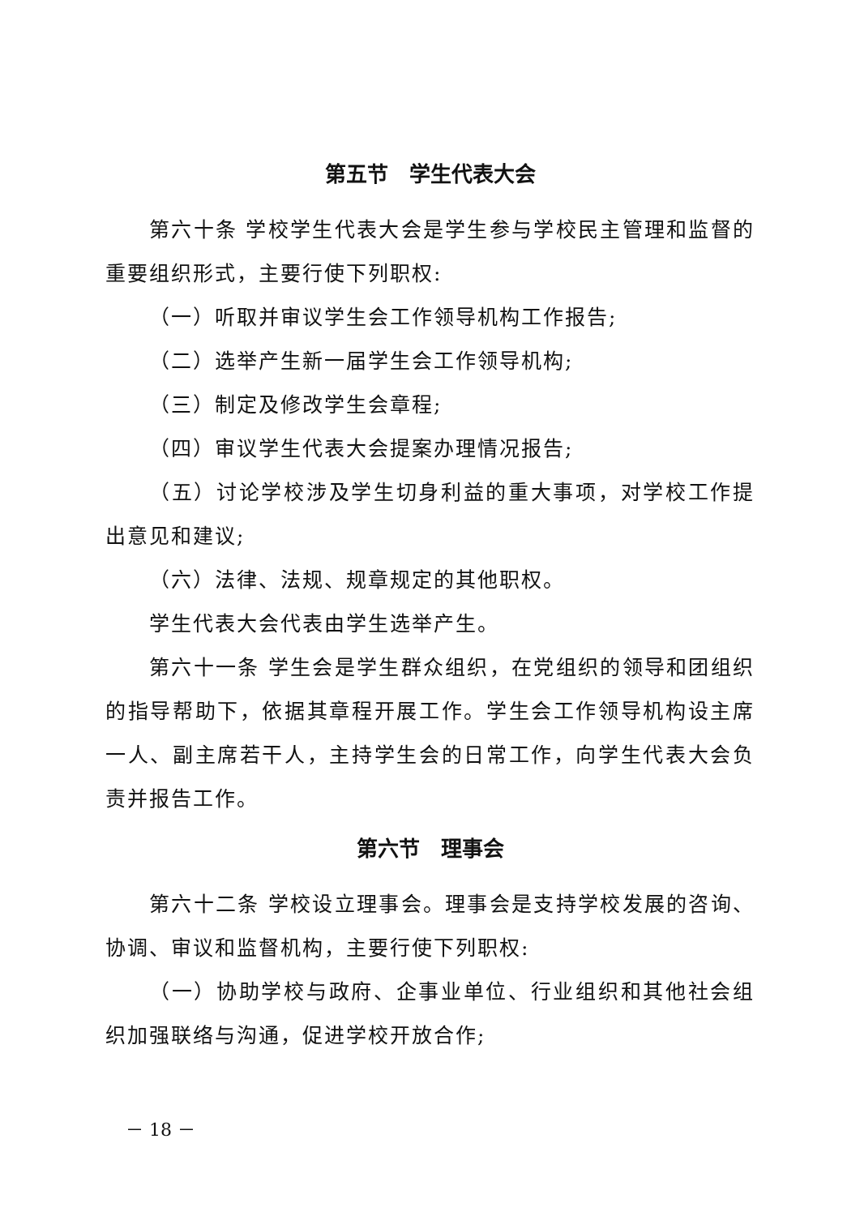第五节　学生代表大会
第六十条 学校学生代表大会是学生参与学校民主管理和监督的重要组织形式，主要行使下列职权:
（一）听取并审议学生会工作领导机构工作报告;
（二）选举产生新一届学生会工作领导机构;
（三）制定及修改学生会章程;
（四）审议学生代表大会提案办理情况报告;
（五）讨论学校涉及学生切身利益的重大事项，对学校工作提出意见和建议;
（六）法律、法规、规章规定的其他职权。
学生代表大会代表由学生选举产生。
第六十一条 学生会是学生群众组织，在党组织的领导和团组织的指导帮助下，依据其章程开展工作。学生会工作领导机构设主席一人、副主席若干人，主持学生会的日常工作，向学生代表大会负责并报告工作。
第六节　理事会
第六十二条 学校设立理事会。理事会是支持学校发展的咨询、协调、审议和监督机构，主要行使下列职权:
（一）协助学校与政府、企事业单位、行业组织和其他社会组织加强联络与沟通，促进学校开放合作;
－ 18 －